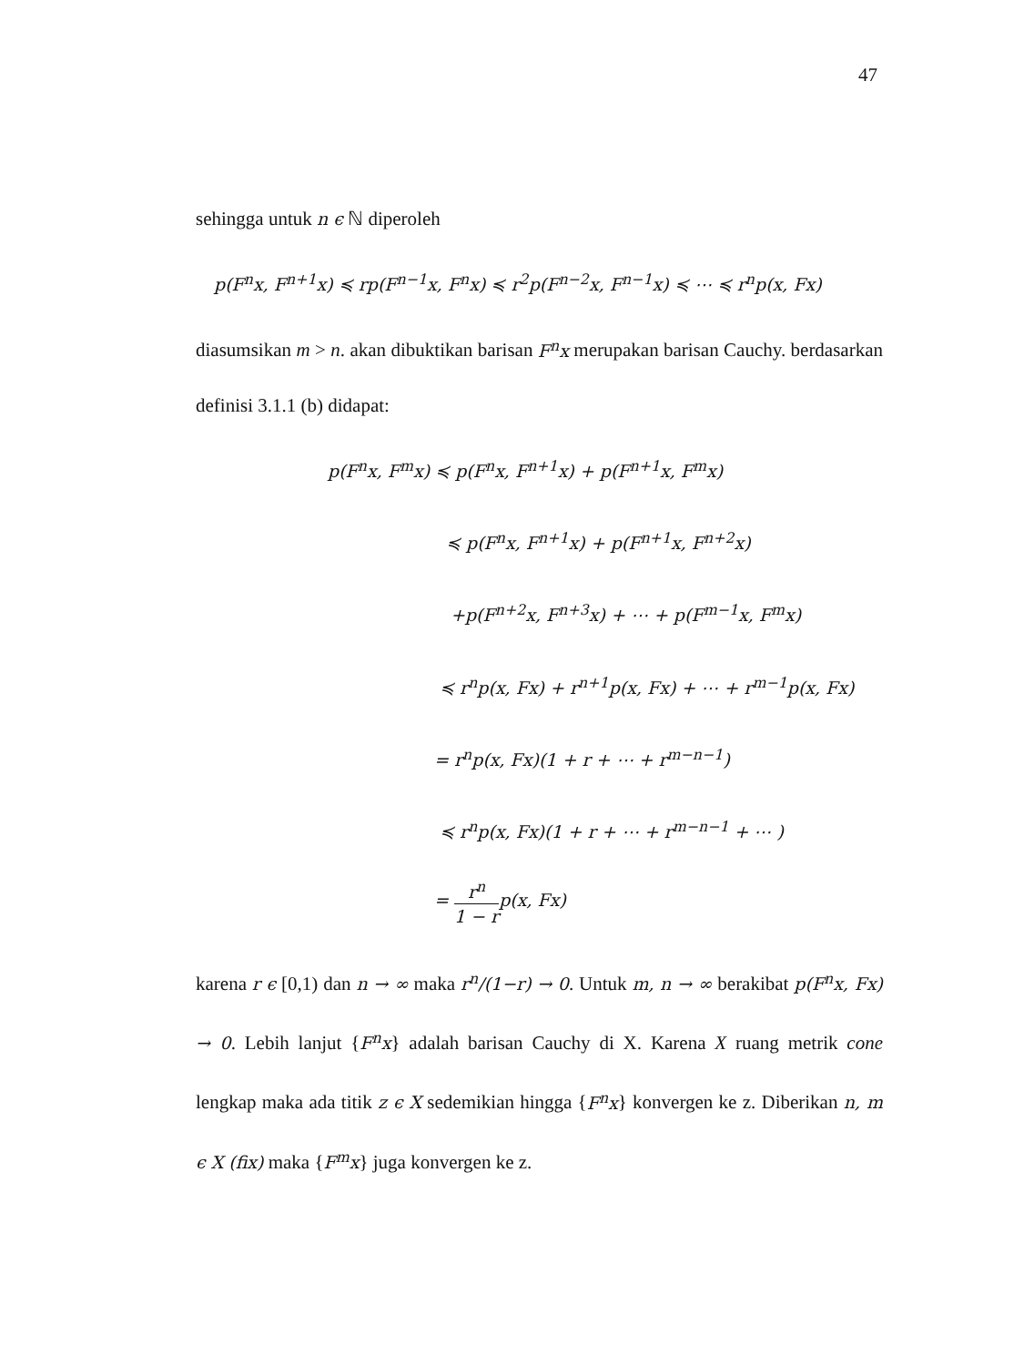47
sehingga untuk n ϵ ℕ diperoleh
p(F<sup>n</sup>x, F<sup>n+1</sup>x) ≼ rp(F<sup>n−1</sup>x, F<sup>n</sup>x) ≼ r<sup>2</sup>p(F<sup>n−2</sup>x, F<sup>n−1</sup>x) ≼ ⋯ ≼ r<sup>n</sup>p(x, Fx)
diasumsikan m > n. akan dibuktikan barisan F<sup>n</sup>x merupakan barisan Cauchy. berdasarkan definisi 3.1.1 (b) didapat:
p(F<sup>n</sup>x, F<sup>m</sup>x) ≼ p(F<sup>n</sup>x, F<sup>n+1</sup>x) + p(F<sup>n+1</sup>x, F<sup>m</sup>x)
≼ p(F<sup>n</sup>x, F<sup>n+1</sup>x) + p(F<sup>n+1</sup>x, F<sup>n+2</sup>x)
+p(F<sup>n+2</sup>x, F<sup>n+3</sup>x) + ⋯ + p(F<sup>m−1</sup>x, F<sup>m</sup>x)
≼ r<sup>n</sup>p(x, Fx) + r<sup>n+1</sup>p(x, Fx) + ⋯ + r<sup>m−1</sup>p(x, Fx)
= r<sup>n</sup>p(x, Fx)(1 + r + ⋯ + r<sup>m−n−1</sup>)
≼ r<sup>n</sup>p(x, Fx)(1 + r + ⋯ + r<sup>m−n−1</sup> + ⋯ )
= r<sup>n</sup> 1 − rp(x, Fx)
karena r ϵ [0,1) dan n → ∞ maka r<sup>n</sup>/(1−r) → 0. Untuk m, n → ∞ berakibat p(F<sup>n</sup>x, Fx) → 0. Lebih lanjut {F<sup>n</sup>x} adalah barisan Cauchy di X. Karena X ruang metrik cone lengkap maka ada titik z ϵ X sedemikian hingga {F<sup>n</sup>x} konvergen ke z. Diberikan n, m ϵ X (fix) maka {F<sup>m</sup>x} juga konvergen ke z.